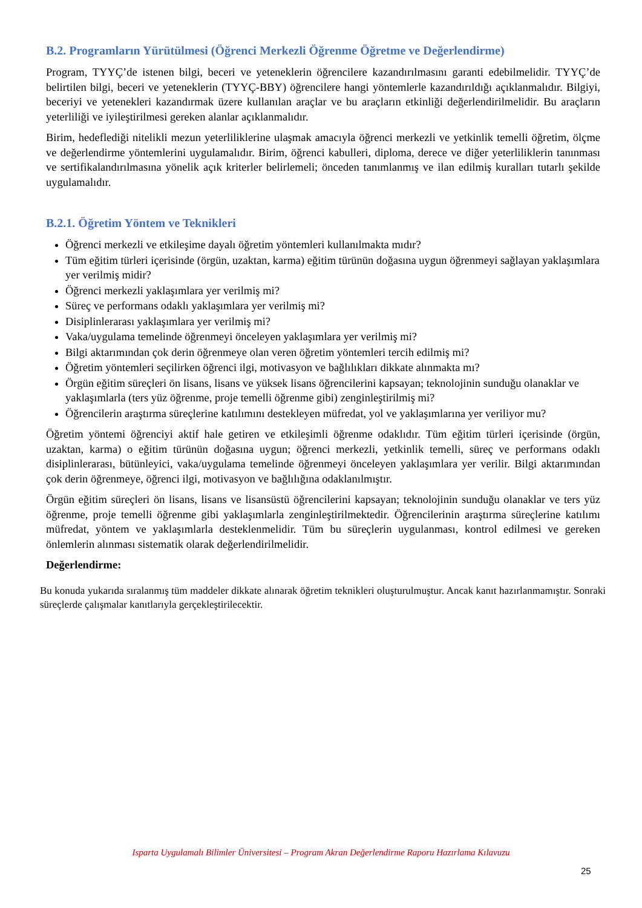B.2. Programların Yürütülmesi (Öğrenci Merkezli Öğrenme Öğretme ve Değerlendirme)
Program, TYYÇ’de istenen bilgi, beceri ve yeteneklerin öğrencilere kazandırılmasını garanti edebilmelidir. TYYÇ’de belirtilen bilgi, beceri ve yeteneklerin (TYYÇ-BBY) öğrencilere hangi yöntemlerle kazandırıldığı açıklanmalıdır. Bilgiyi, beceriyi ve yetenekleri kazandırmak üzere kullanılan araçlar ve bu araçların etkinliği değerlendirilmelidir. Bu araçların yeterliliği ve iyileştirilmesi gereken alanlar açıklanmalıdır.
Birim, hedeflediği nitelikli mezun yeterliliklerine ulaşmak amacıyla öğrenci merkezli ve yetkinlik temelli öğretim, ölçme ve değerlendirme yöntemlerini uygulamalıdır. Birim, öğrenci kabulleri, diploma, derece ve diğer yeterliliklerin tanınması ve sertifikalandırılmasına yönelik açık kriterler belirlemeli; önceden tanımlanmış ve ilan edilmiş kuralları tutarlı şekilde uygulamalıdır.
B.2.1. Öğretim Yöntem ve Teknikleri
Öğrenci merkezli ve etkileşime dayalı öğretim yöntemleri kullanılmakta mıdır?
Tüm eğitim türleri içerisinde (örgün, uzaktan, karma) eğitim türünün doğasına uygun öğrenmeyi sağlayan yaklaşımlara yer verilmiş midir?
Öğrenci merkezli yaklaşımlara yer verilmiş mi?
Süreç ve performans odaklı yaklaşımlara yer verilmiş mi?
Disiplinlerarası yaklaşımlara yer verilmiş mi?
Vaka/uygulama temelinde öğrenmeyi önceleyen yaklaşımlara yer verilmiş mi?
Bilgi aktarımından çok derin öğrenmeye olan veren öğretim yöntemleri tercih edilmiş mi?
Öğretim yöntemleri seçilirken öğrenci ilgi, motivasyon ve bağlılıkları dikkate alınmakta mı?
Örgün eğitim süreçleri ön lisans, lisans ve yüksek lisans öğrencilerini kapsayan; teknolojinin sunduğu olanaklar ve yaklaşımlarla (ters yüz öğrenme, proje temelli öğrenme gibi) zenginleştirilmiş mi?
Öğrencilerin araştırma süreçlerine katılımını destekleyen müfredat, yol ve yaklaşımlarına yer veriliyor mu?
Öğretim yöntemi öğrenciyi aktif hale getiren ve etkileşimli öğrenme odaklıdır. Tüm eğitim türleri içerisinde (örgün, uzaktan, karma) o eğitim türünün doğasına uygun; öğrenci merkezli, yetkinlik temelli, süreç ve performans odaklı disiplinlerarası, bütünleyici, vaka/uygulama temelinde öğrenmeyi önceleyen yaklaşımlara yer verilir. Bilgi aktarımından çok derin öğrenmeye, öğrenci ilgi, motivasyon ve bağlılığına odaklanılmıştır.
Örgün eğitim süreçleri ön lisans, lisans ve lisansüstü öğrencilerini kapsayan; teknolojinin sunduğu olanaklar ve ters yüz öğrenme, proje temelli öğrenme gibi yaklaşımlarla zenginleştirilmektedir. Öğrencilerinin araştırma süreçlerine katılımı müfredat, yöntem ve yaklaşımlarla desteklenmelidir. Tüm bu süreçlerin uygulanması, kontrol edilmesi ve gereken önlemlerin alınması sistematik olarak değerlendirilmelidir.
Değerlendirme:
Bu konuda yukarıda sıralanmış tüm maddeler dikkate alınarak öğretim teknikleri oluşturulmuştur. Ancak kanıt hazırlanmamıştır. Sonraki süreçlerde çalışmalar kanıtlarıyla gerçekleştirilecektir.
Isparta Uygulamalı Bilimler Üniversitesi – Program Akran Değerlendirme Raporu Hazırlama Kılavuzu
25